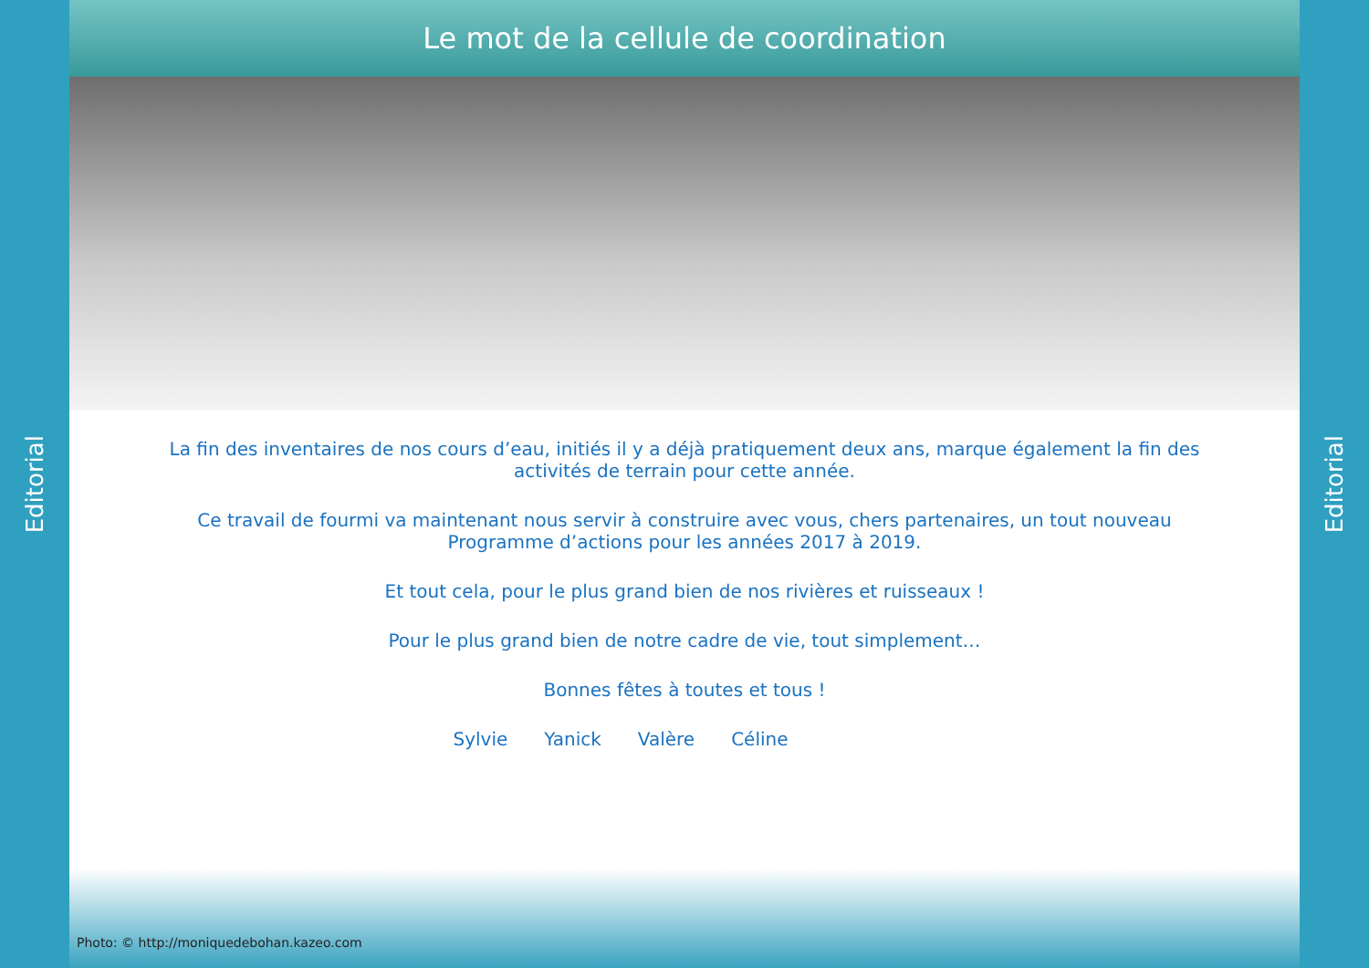Editorial
Le mot de la cellule de coordination
La fin des inventaires de nos cours d’eau, initiés il y a déjà pratiquement deux ans, marque également la fin des activités de terrain pour cette année.
Ce travail de fourmi va maintenant nous servir à construire avec vous, chers partenaires, un tout nouveau Programme d’actions pour les années 2017 à 2019.
Et tout cela, pour le plus grand bien de nos rivières et ruisseaux !
Pour le plus grand bien de notre cadre de vie, tout simplement…
Bonnes fêtes à toutes et tous !
Sylvie Yanick Valère Céline
Photo: © http://moniquedebohan.kazeo.com
Editorial